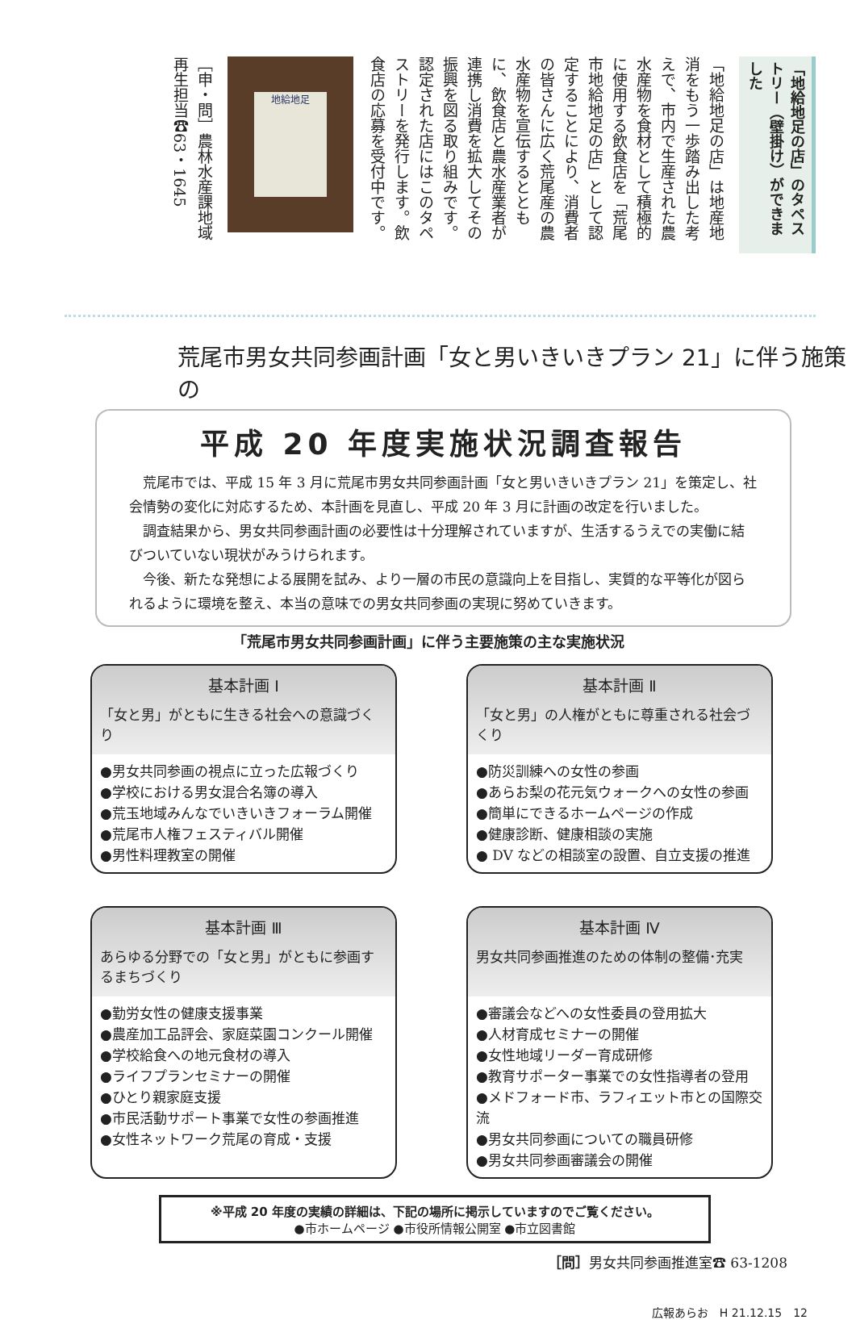「地給地足の店」のタペストリー（壁掛け）ができました
「地給地足の店」は地産地消をもう一歩踏み出した考えで、市内で生産された農水産物を食材として積極的に使用する飲食店を「荒尾市地給地足の店」として認定することにより、消費者の皆さんに広く荒尾産の農水産物を宣伝するとともに、飲食店と農水産業者が連携し消費を拡大してその振興を図る取り組みです。認定された店にはこのタペストリーを発行します。飲食店の応募を受付中です。
地給地足
［申・問］農林水産課地域再生担当☎63・1645
荒尾市男女共同参画計画「女と男いきいきプラン 21」に伴う施策の
平成 20 年度実施状況調査報告
荒尾市では、平成 15 年 3 月に荒尾市男女共同参画計画「女と男いきいきプラン 21」を策定し、社会情勢の変化に対応するため、本計画を見直し、平成 20 年 3 月に計画の改定を行いました。
調査結果から、男女共同参画計画の必要性は十分理解されていますが、生活するうえでの実働に結びついていない現状がみうけられます。
今後、新たな発想による展開を試み、より一層の市民の意識向上を目指し、実質的な平等化が図られるように環境を整え、本当の意味での男女共同参画の実現に努めていきます。
「荒尾市男女共同参画計画」に伴う主要施策の主な実施状況
基本計画 Ⅰ
「女と男」がともに生きる社会への意識づくり
●男女共同参画の視点に立った広報づくり
●学校における男女混合名簿の導入
●荒玉地域みんなでいきいきフォーラム開催
●荒尾市人権フェスティバル開催
●男性料理教室の開催
基本計画 Ⅱ
「女と男」の人権がともに尊重される社会づくり
●防災訓練への女性の参画
●あらお梨の花元気ウォークへの女性の参画
●簡単にできるホームページの作成
●健康診断、健康相談の実施
● DV などの相談室の設置、自立支援の推進
基本計画 Ⅲ
あらゆる分野での「女と男」がともに参画するまちづくり
●勤労女性の健康支援事業
●農産加工品評会、家庭菜園コンクール開催
●学校給食への地元食材の導入
●ライフプランセミナーの開催
●ひとり親家庭支援
●市民活動サポート事業で女性の参画推進
●女性ネットワーク荒尾の育成・支援
基本計画 Ⅳ
男女共同参画推進のための体制の整備･充実
●審議会などへの女性委員の登用拡大
●人材育成セミナーの開催
●女性地域リーダー育成研修
●教育サポーター事業での女性指導者の登用
●メドフォード市、ラフィエット市との国際交流
●男女共同参画についての職員研修
●男女共同参画審議会の開催
※平成 20 年度の実績の詳細は、下記の場所に掲示していますのでご覧ください。
●市ホームページ ●市役所情報公開室 ●市立図書館
［問］男女共同参画推進室☎ 63-1208
広報あらお　H 21.12.15　12